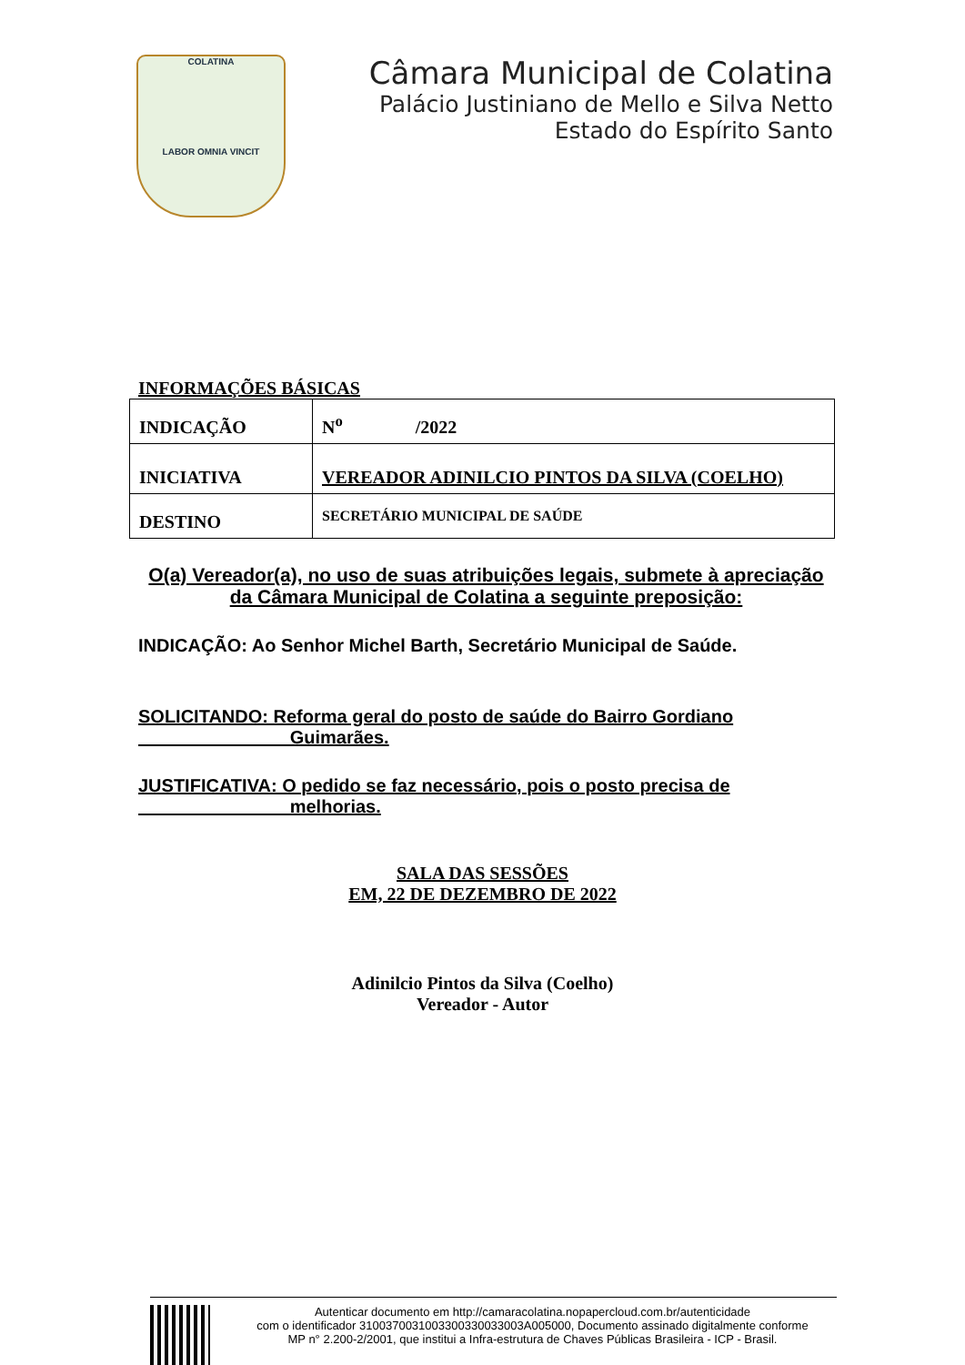COLATINA
LABOR OMNIA VINCIT
Câmara Municipal de Colatina
Palácio Justiniano de Mello e Silva Netto
Estado do Espírito Santo
INFORMAÇÕES BÁSICAS
| INDICAÇÃO | N<sup>o</sup> /2022 |
| INICIATIVA | VEREADOR ADINILCIO PINTOS DA SILVA (COELHO) |
| DESTINO | SECRETÁRIO MUNICIPAL DE SAÚDE |
O(a) Vereador(a), no uso de suas atribuições legais, submete à apreciação da Câmara Municipal de Colatina a seguinte preposição:
INDICAÇÃO: Ao Senhor Michel Barth, Secretário Municipal de Saúde.
SOLICITANDO: Reforma geral do posto de saúde do Bairro Gordiano
Guimarães.
JUSTIFICATIVA: O pedido se faz necessário, pois o posto precisa de
melhorias.
SALA DAS SESSÕES
EM, 22 DE DEZEMBRO DE 2022
Adinilcio Pintos da Silva (Coelho)
Vereador - Autor
Autenticar documento em http://camaracolatina.nopapercloud.com.br/autenticidade
com o identificador 3100370031003300330033003A005000, Documento assinado digitalmente conforme
MP n° 2.200-2/2001, que institui a Infra-estrutura de Chaves Públicas Brasileira - ICP - Brasil.